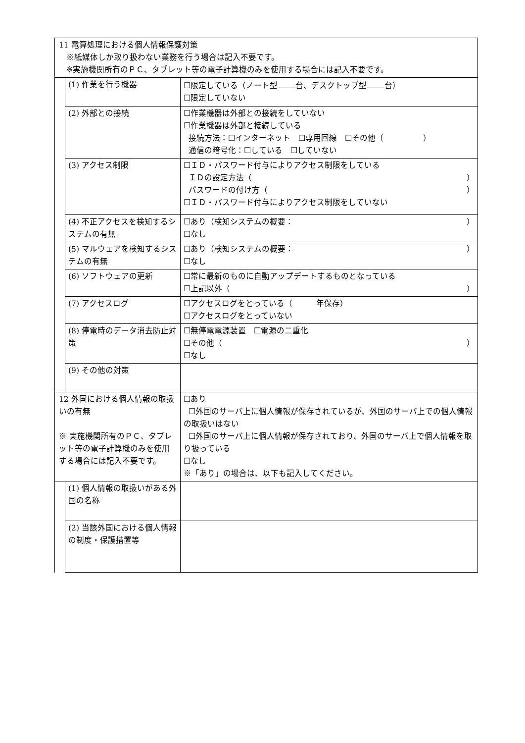| 11 電算処理における個人情報保護対策 ※紙媒体しか取り扱わない業務を行う場合は記入不要です。 ※実施機関所有のＰＣ、タブレット等の電子計算機のみを使用する場合には記入不要です。 | | |
| | (1) 作業を行う機器 | ☐限定している（ノート型 台、デスクトップ型 台） ☐限定していない |
| | (2) 外部との接続 | ☐作業機器は外部との接続をしていない ☐作業機器は外部と接続している 接続方法：☐インターネット ☐専用回線 ☐その他（ ） 通信の暗号化：☐している ☐していない |
| | (3) アクセス制限 | ☐ＩＤ・パスワード付与によりアクセス制限をしている ＩＤの設定方法（ ） パスワードの付け方（ ） ☐ＩＤ・パスワード付与によりアクセス制限をしていない |
| | (4) 不正アクセスを検知するシステムの有無 | ☐あり（検知システムの概要： ） ☐なし |
| | (5) マルウェアを検知するシステムの有無 | ☐あり（検知システムの概要： ） ☐なし |
| | (6) ソフトウェアの更新 | ☐常に最新のものに自動アップデートするものとなっている ☐上記以外（ ） |
| | (7) アクセスログ | ☐アクセスログをとっている（ 年保存） ☐アクセスログをとっていない |
| | (8) 停電時のデータ消去防止対策 | ☐無停電電源装置 ☐電源の二重化 ☐その他（ ） ☐なし |
| | (9) その他の対策 | |
| 12 外国における個人情報の取扱いの有無 ※ 実施機関所有のＰＣ、タブレット等の電子計算機のみを使用する場合には記入不要です。 | | ☐あり ☐外国のサーバ上に個人情報が保存されているが、外国のサーバ上での個人情報の取扱いはない ☐外国のサーバ上に個人情報が保存されており、外国のサーバ上で個人情報を取り扱っている ☐なし ※「あり」の場合は、以下も記入してください。 |
| | (1) 個人情報の取扱いがある外国の名称 | |
| | (2) 当該外国における個人情報の制度・保護措置等 | |